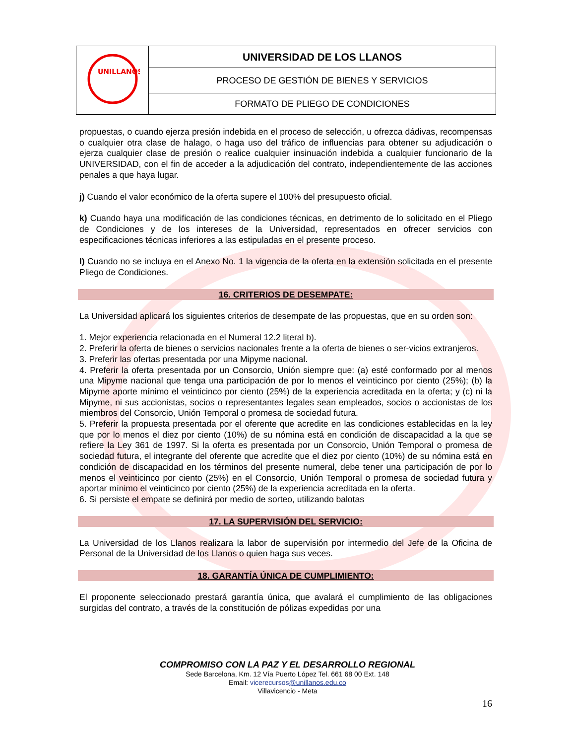| UNILLANOS | UNIVERSIDAD DE LOS LLANOS |
| | PROCESO DE GESTIÓN DE BIENES Y SERVICIOS |
| | FORMATO DE PLIEGO DE CONDICIONES |
propuestas, o cuando ejerza presión indebida en el proceso de selección, u ofrezca dádivas, recompensas o cualquier otra clase de halago, o haga uso del tráfico de influencias para obtener su adjudicación o ejerza cualquier clase de presión o realice cualquier insinuación indebida a cualquier funcionario de la UNIVERSIDAD, con el fin de acceder a la adjudicación del contrato, independientemente de las acciones penales a que haya lugar.
j) Cuando el valor económico de la oferta supere el 100% del presupuesto oficial.
k) Cuando haya una modificación de las condiciones técnicas, en detrimento de lo solicitado en el Pliego de Condiciones y de los intereses de la Universidad, representados en ofrecer servicios con especificaciones técnicas inferiores a las estipuladas en el presente proceso.
l) Cuando no se incluya en el Anexo No. 1 la vigencia de la oferta en la extensión solicitada en el presente Pliego de Condiciones.
16. CRITERIOS DE DESEMPATE:
La Universidad aplicará los siguientes criterios de desempate de las propuestas, que en su orden son:
1. Mejor experiencia relacionada en el Numeral 12.2 literal b).
2. Preferir la oferta de bienes o servicios nacionales frente a la oferta de bienes o ser-vicios extranjeros.
3. Preferir las ofertas presentada por una Mipyme nacional.
4. Preferir la oferta presentada por un Consorcio, Unión siempre que: (a) esté conformado por al menos una Mipyme nacional que tenga una participación de por lo menos el veinticinco por ciento (25%); (b) la Mipyme aporte mínimo el veinticinco por ciento (25%) de la experiencia acreditada en la oferta; y (c) ni la Mipyme, ni sus accionistas, socios o representantes legales sean empleados, socios o accionistas de los miembros del Consorcio, Unión Temporal o promesa de sociedad futura.
5. Preferir la propuesta presentada por el oferente que acredite en las condiciones establecidas en la ley que por lo menos el diez por ciento (10%) de su nómina está en condición de discapacidad a la que se refiere la Ley 361 de 1997. Si la oferta es presentada por un Consorcio, Unión Temporal o promesa de sociedad futura, el integrante del oferente que acredite que el diez por ciento (10%) de su nómina está en condición de discapacidad en los términos del presente numeral, debe tener una participación de por lo menos el veinticinco por ciento (25%) en el Consorcio, Unión Temporal o promesa de sociedad futura y aportar mínimo el veinticinco por ciento (25%) de la experiencia acreditada en la oferta.
6. Si persiste el empate se definirá por medio de sorteo, utilizando balotas
17. LA SUPERVISIÓN DEL SERVICIO:
La Universidad de los Llanos realizara la labor de supervisión por intermedio del Jefe de la Oficina de Personal de la Universidad de los Llanos o quien haga sus veces.
18. GARANTÍA ÚNICA DE CUMPLIMIENTO:
El proponente seleccionado prestará garantía única, que avalará el cumplimiento de las obligaciones surgidas del contrato, a través de la constitución de pólizas expedidas por una
COMPROMISO CON LA PAZ Y EL DESARROLLO REGIONAL
Sede Barcelona, Km. 12 Vía Puerto López Tel. 661 68 00 Ext. 148
Email: vicerecursos@unillanos.edu.co
Villavicencio - Meta
16